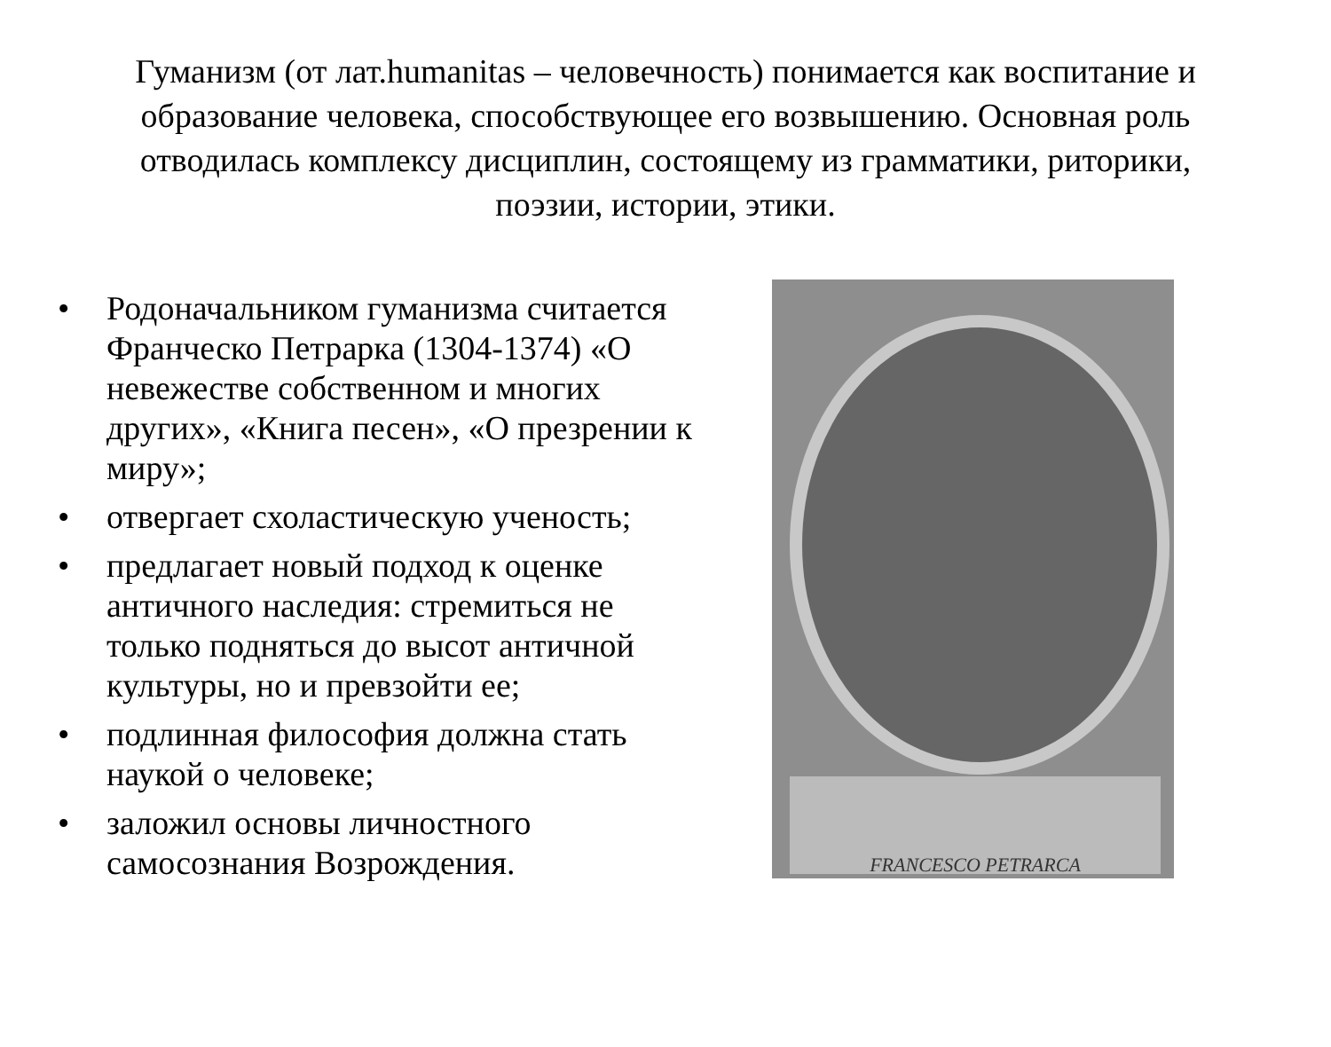Гуманизм (от лат.humanitas – человечность) понимается как воспитание и образование человека, способствующее его возвышению. Основная роль отводилась комплексу дисциплин, состоящему из грамматики, риторики, поэзии, истории, этики.
• Родоначальником гуманизма считается Франческо Петрарка (1304-1374) «О невежестве собственном и многих других», «Книга песен», «О презрении к миру»;
• отвергает схоластическую ученость;
• предлагает новый подход к оценке античного наследия: стремиться не только подняться до высот античной культуры, но и превзойти ее;
• подлинная философия должна стать наукой о человеке;
• заложил основы личностного самосознания Возрождения.
FRANCESCO PETRARCA